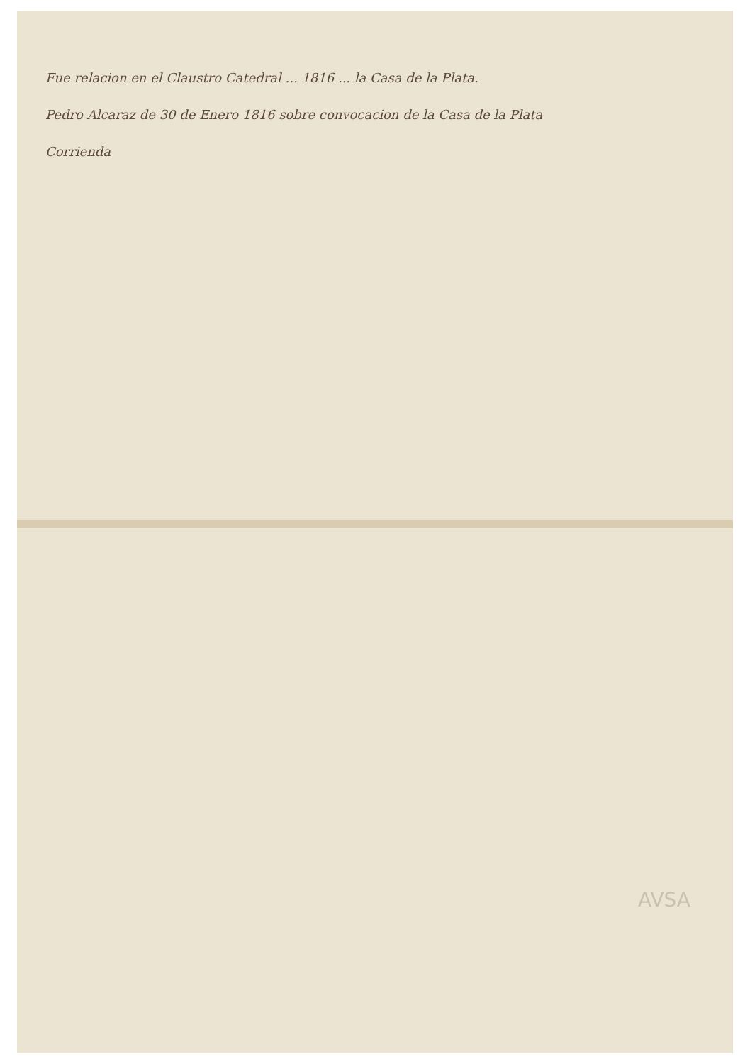Fue relacion en el Claustro Catedral ... 1816 ... la Casa de la Plata.
Pedro Alcaraz de 30 de Enero 1816 sobre convocacion de la Casa de la Plata
Corrienda
AVSA